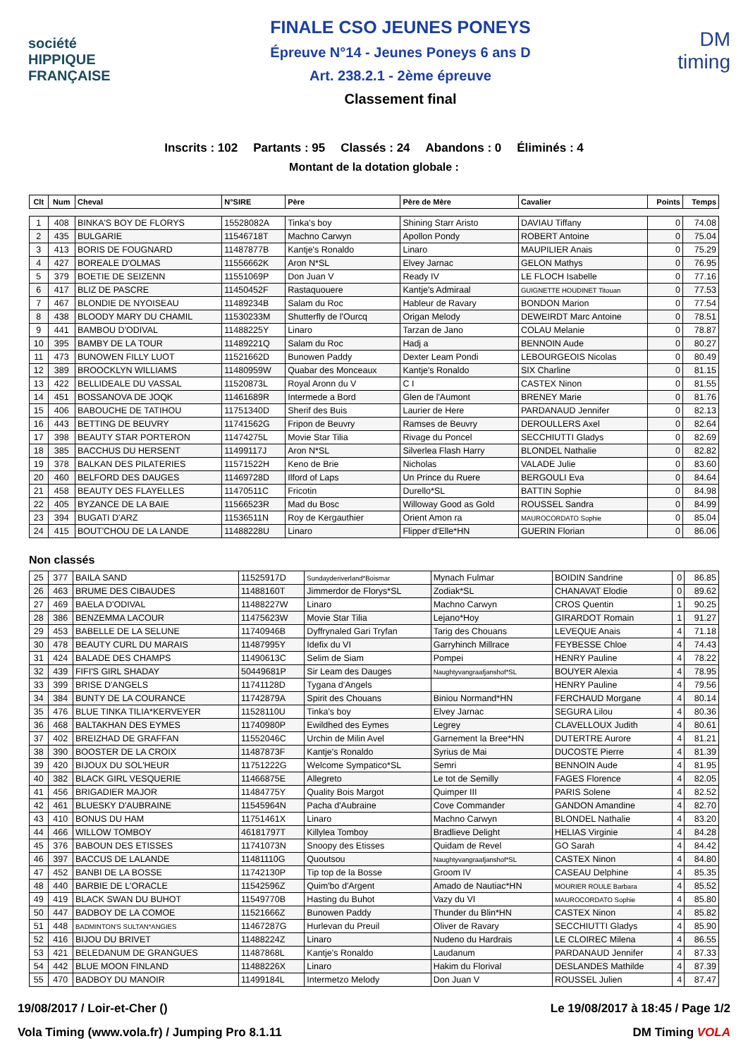société
HIPPIQUE
FRANÇAISE
FINALE CSO JEUNES PONEYS
Épreuve N°14 - Jeunes Poneys 6 ans D
Art. 238.2.1 - 2ème épreuve
Classement final
DM
timing
Inscrits : 102 Partants : 95 Classés : 24 Abandons : 0 Éliminés : 4
Montant de la dotation globale :
| Clt | Num | Cheval | N°SIRE | Père | Père de Mère | Cavalier | Points | Temps |
| --- | --- | --- | --- | --- | --- | --- | --- | --- |
| 1 | 408 | BINKA'S BOY DE FLORYS | 15528082A | Tinka's boy | Shining Starr Aristo | DAVIAU Tiffany | 0 | 74.08 |
| 2 | 435 | BULGARIE | 11546718T | Machno Carwyn | Apollon Pondy | ROBERT Antoine | 0 | 75.04 |
| 3 | 413 | BORIS DE FOUGNARD | 11487877B | Kantje's Ronaldo | Linaro | MAUPILIER Anais | 0 | 75.29 |
| 4 | 427 | BOREALE D'OLMAS | 11556662K | Aron N*SL | Elvey Jarnac | GELON Mathys | 0 | 76.95 |
| 5 | 379 | BOETIE DE SEIZENN | 11551069P | Don Juan V | Ready IV | LE FLOCH Isabelle | 0 | 77.16 |
| 6 | 417 | BLIZ DE PASCRE | 11450452F | Rastaquouere | Kantje's Admiraal | GUIGNETTE HOUDINET Titouan | 0 | 77.53 |
| 7 | 467 | BLONDIE DE NYOISEAU | 11489234B | Salam du Roc | Hableur de Ravary | BONDON Marion | 0 | 77.54 |
| 8 | 438 | BLOODY MARY DU CHAMIL | 11530233M | Shutterfly de l'Ourcq | Origan Melody | DEWEIRDT Marc Antoine | 0 | 78.51 |
| 9 | 441 | BAMBOU D'ODIVAL | 11488225Y | Linaro | Tarzan de Jano | COLAU Melanie | 0 | 78.87 |
| 10 | 395 | BAMBY DE LA TOUR | 11489221Q | Salam du Roc | Hadj a | BENNOIN Aude | 0 | 80.27 |
| 11 | 473 | BUNOWEN FILLY LUOT | 11521662D | Bunowen Paddy | Dexter Leam Pondi | LEBOURGEOIS Nicolas | 0 | 80.49 |
| 12 | 389 | BROOCKLYN WILLIAMS | 11480959W | Quabar des Monceaux | Kantje's Ronaldo | SIX Charline | 0 | 81.15 |
| 13 | 422 | BELLIDEALE DU VASSAL | 11520873L | Royal Aronn du V | C I | CASTEX Ninon | 0 | 81.55 |
| 14 | 451 | BOSSANOVA DE JOQK | 11461689R | Intermede a Bord | Glen de l'Aumont | BRENEY Marie | 0 | 81.76 |
| 15 | 406 | BABOUCHE DE TATIHOU | 11751340D | Sherif des Buis | Laurier de Here | PARDANAUD Jennifer | 0 | 82.13 |
| 16 | 443 | BETTING DE BEUVRY | 11741562G | Fripon de Beuvry | Ramses de Beuvry | DEROULLERS Axel | 0 | 82.64 |
| 17 | 398 | BEAUTY STAR PORTERON | 11474275L | Movie Star Tilia | Rivage du Poncel | SECCHIUTTI Gladys | 0 | 82.69 |
| 18 | 385 | BACCHUS DU HERSENT | 11499117J | Aron N*SL | Silverlea Flash Harry | BLONDEL Nathalie | 0 | 82.82 |
| 19 | 378 | BALKAN DES PILATERIES | 11571522H | Keno de Brie | Nicholas | VALADE Julie | 0 | 83.60 |
| 20 | 460 | BELFORD DES DAUGES | 11469728D | Ilford of Laps | Un Prince du Ruere | BERGOULI Eva | 0 | 84.64 |
| 21 | 458 | BEAUTY DES FLAYELLES | 11470511C | Fricotin | Durello*SL | BATTIN Sophie | 0 | 84.98 |
| 22 | 405 | BYZANCE DE LA BAIE | 11566523R | Mad du Bosc | Willoway Good as Gold | ROUSSEL Sandra | 0 | 84.99 |
| 23 | 394 | BUGATI D'ARZ | 11536511N | Roy de Kergauthier | Orient Amon ra | MAUROCORDATO Sophie | 0 | 85.04 |
| 24 | 415 | BOUT'CHOU DE LA LANDE | 11488228U | Linaro | Flipper d'Elle*HN | GUERIN Florian | 0 | 86.06 |
Non classés
| 25 | 377 | BAILA SAND | 11525917D | Sundayderiverland*Boismar | Mynach Fulmar | BOIDIN Sandrine | 0 | 86.85 |
| 26 | 463 | BRUME DES CIBAUDES | 11488160T | Jimmerdor de Florys*SL | Zodiak*SL | CHANAVAT Elodie | 0 | 89.62 |
| 27 | 469 | BAELA D'ODIVAL | 11488227W | Linaro | Machno Carwyn | CROS Quentin | 1 | 90.25 |
| 28 | 386 | BENZEMMA LACOUR | 11475623W | Movie Star Tilia | Lejano*Hoy | GIRARDOT Romain | 1 | 91.27 |
| 29 | 453 | BABELLE DE LA SELUNE | 11740946B | Dyffrynaled Gari Tryfan | Tarig des Chouans | LEVEQUE Anais | 4 | 71.18 |
| 30 | 478 | BEAUTY CURL DU MARAIS | 11487995Y | Idefix du VI | Garryhinch Millrace | FEYBESSE Chloe | 4 | 74.43 |
| 31 | 424 | BALADE DES CHAMPS | 11490613C | Selim de Siam | Pompei | HENRY Pauline | 4 | 78.22 |
| 32 | 439 | FIFI'S GIRL SHADAY | 50449681P | Sir Leam des Dauges | Naughtyvangraafjanshof*SL | BOUYER Alexia | 4 | 78.95 |
| 33 | 399 | BRISE D'ANGELS | 11741128D | Tygana d'Angels | | HENRY Pauline | 4 | 79.56 |
| 34 | 384 | BUNTY DE LA COURANCE | 11742879A | Spirit des Chouans | Biniou Normand*HN | FERCHAUD Morgane | 4 | 80.14 |
| 35 | 476 | BLUE TINKA TILIA*KERVEYER | 11528110U | Tinka's boy | Elvey Jarnac | SEGURA Lilou | 4 | 80.36 |
| 36 | 468 | BALTAKHAN DES EYMES | 11740980P | Ewildhed des Eymes | Legrey | CLAVELLOUX Judith | 4 | 80.61 |
| 37 | 402 | BREIZHAD DE GRAFFAN | 11552046C | Urchin de Milin Avel | Garnement la Bree*HN | DUTERTRE Aurore | 4 | 81.21 |
| 38 | 390 | BOOSTER DE LA CROIX | 11487873F | Kantje's Ronaldo | Syrius de Mai | DUCOSTE Pierre | 4 | 81.39 |
| 39 | 420 | BIJOUX DU SOL'HEUR | 11751222G | Welcome Sympatico*SL | Semri | BENNOIN Aude | 4 | 81.95 |
| 40 | 382 | BLACK GIRL VESQUERIE | 11466875E | Allegreto | Le tot de Semilly | FAGES Florence | 4 | 82.05 |
| 41 | 456 | BRIGADIER MAJOR | 11484775Y | Quality Bois Margot | Quimper III | PARIS Solene | 4 | 82.52 |
| 42 | 461 | BLUESKY D'AUBRAINE | 11545964N | Pacha d'Aubraine | Cove Commander | GANDON Amandine | 4 | 82.70 |
| 43 | 410 | BONUS DU HAM | 11751461X | Linaro | Machno Carwyn | BLONDEL Nathalie | 4 | 83.20 |
| 44 | 466 | WILLOW TOMBOY | 46181797T | Killylea Tomboy | Bradlieve Delight | HELIAS Virginie | 4 | 84.28 |
| 45 | 376 | BABOUN DES ETISSES | 11741073N | Snoopy des Etisses | Quidam de Revel | GO Sarah | 4 | 84.42 |
| 46 | 397 | BACCUS DE LALANDE | 11481110G | Quoutsou | Naughtyvangraafjanshof*SL | CASTEX Ninon | 4 | 84.80 |
| 47 | 452 | BANBI DE LA BOSSE | 11742130P | Tip top de la Bosse | Groom IV | CASEAU Delphine | 4 | 85.35 |
| 48 | 440 | BARBIE DE L'ORACLE | 11542596Z | Quim'bo d'Argent | Amado de Nautiac*HN | MOURIER ROULE Barbara | 4 | 85.52 |
| 49 | 419 | BLACK SWAN DU BUHOT | 11549770B | Hasting du Buhot | Vazy du VI | MAUROCORDATO Sophie | 4 | 85.80 |
| 50 | 447 | BADBOY DE LA COMOE | 11521666Z | Bunowen Paddy | Thunder du Blin*HN | CASTEX Ninon | 4 | 85.82 |
| 51 | 448 | BADMINTON'S SULTAN*ANGIES | 11467287G | Hurlevan du Preuil | Oliver de Ravary | SECCHIUTTI Gladys | 4 | 85.90 |
| 52 | 416 | BIJOU DU BRIVET | 11488224Z | Linaro | Nudeno du Hardrais | LE CLOIREC Milena | 4 | 86.55 |
| 53 | 421 | BELEDANUM DE GRANGUES | 11487868L | Kantje's Ronaldo | Laudanum | PARDANAUD Jennifer | 4 | 87.33 |
| 54 | 442 | BLUE MOON FINLAND | 11488226X | Linaro | Hakim du Florival | DESLANDES Mathilde | 4 | 87.39 |
| 55 | 470 | BADBOY DU MANOIR | 11499184L | Intermetzo Melody | Don Juan V | ROUSSEL Julien | 4 | 87.47 |
19/08/2017 / Loir-et-Cher () Le 19/08/2017 à 18:45 / Page 1/2
Vola Timing (www.vola.fr) / Jumping Pro 8.1.11 DM Timing VOLA